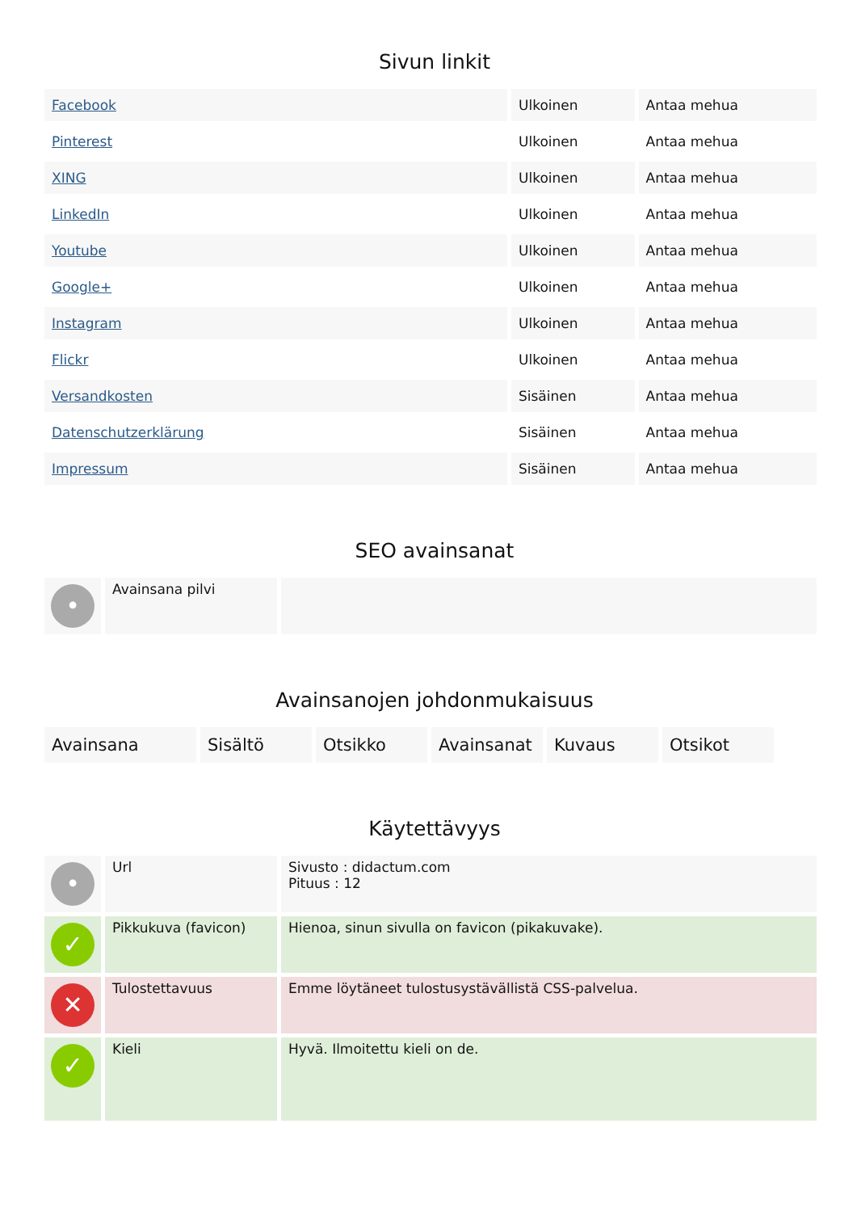Sivun linkit
| Facebook | Ulkoinen | Antaa mehua |
| Pinterest | Ulkoinen | Antaa mehua |
| XING | Ulkoinen | Antaa mehua |
| LinkedIn | Ulkoinen | Antaa mehua |
| Youtube | Ulkoinen | Antaa mehua |
| Google+ | Ulkoinen | Antaa mehua |
| Instagram | Ulkoinen | Antaa mehua |
| Flickr | Ulkoinen | Antaa mehua |
| Versandkosten | Sisäinen | Antaa mehua |
| Datenschutzerklärung | Sisäinen | Antaa mehua |
| Impressum | Sisäinen | Antaa mehua |
SEO avainsanat
| • | Avainsana pilvi | |
Avainsanojen johdonmukaisuus
| Avainsana | Sisältö | Otsikko | Avainsanat | Kuvaus | Otsikot |
Käytettävyys
| • | Url | Sivusto : didactum.com Pituus : 12 |
| ✓ | Pikkukuva (favicon) | Hienoa, sinun sivulla on favicon (pikakuvake). |
| ✕ | Tulostettavuus | Emme löytäneet tulostusystävällistä CSS-palvelua. |
| ✓ | Kieli | Hyvä. Ilmoitettu kieli on de. |